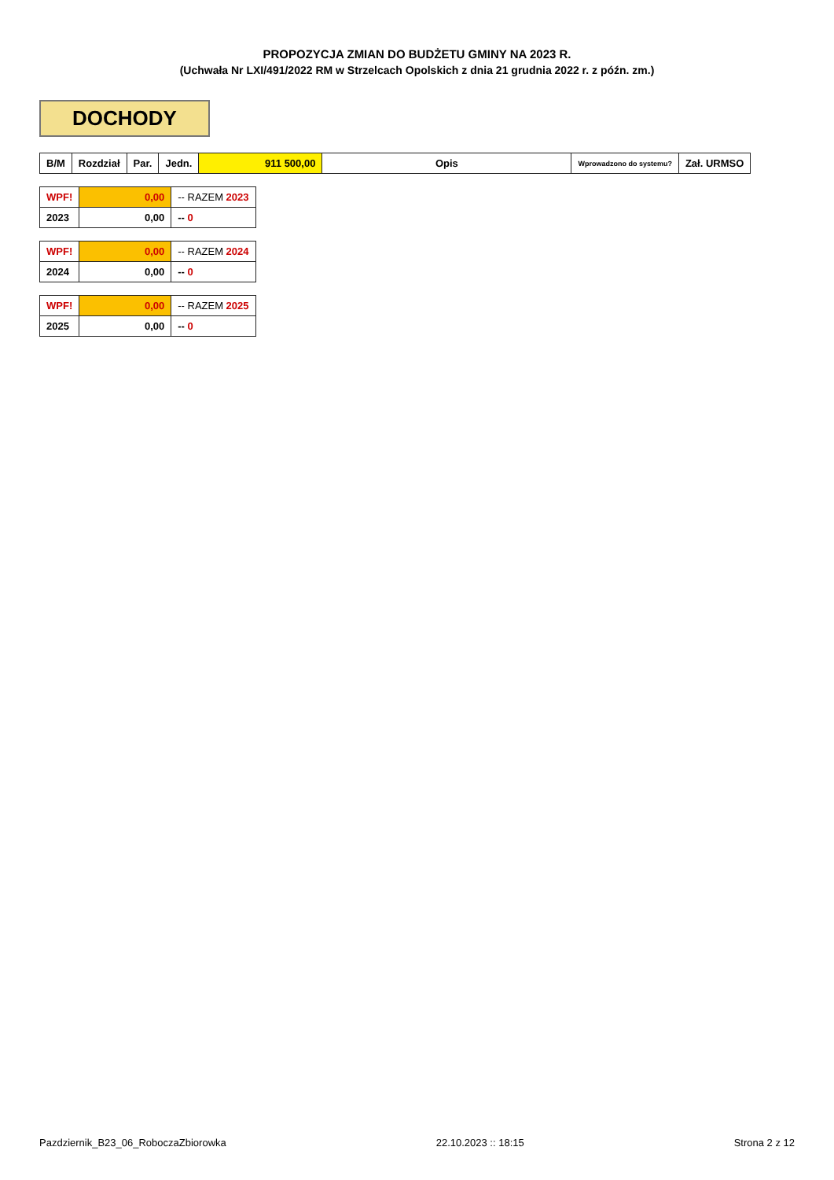PROPOZYCJA ZMIAN DO BUDŻETU GMINY NA 2023 R.
(Uchwała Nr LXI/491/2022 RM w Strzelcach Opolskich z dnia 21 grudnia 2022 r. z późn. zm.)
DOCHODY
| B/M | Rozdział | Par. | Jedn. | 911 500,00 | Opis | Wprowadzono do systemu? | Zał. URMSO |
| --- | --- | --- | --- | --- | --- | --- | --- |
| WPF! | 0,00 | -- RAZEM 2023 |
| 2023 | 0,00 | -- 0 |
| WPF! | 0,00 | -- RAZEM 2024 |
| 2024 | 0,00 | -- 0 |
| WPF! | 0,00 | -- RAZEM 2025 |
| 2025 | 0,00 | -- 0 |
Pazdziernik_B23_06_RoboczaZbiorowka 22.10.2023 :: 18:15 Strona 2 z 12